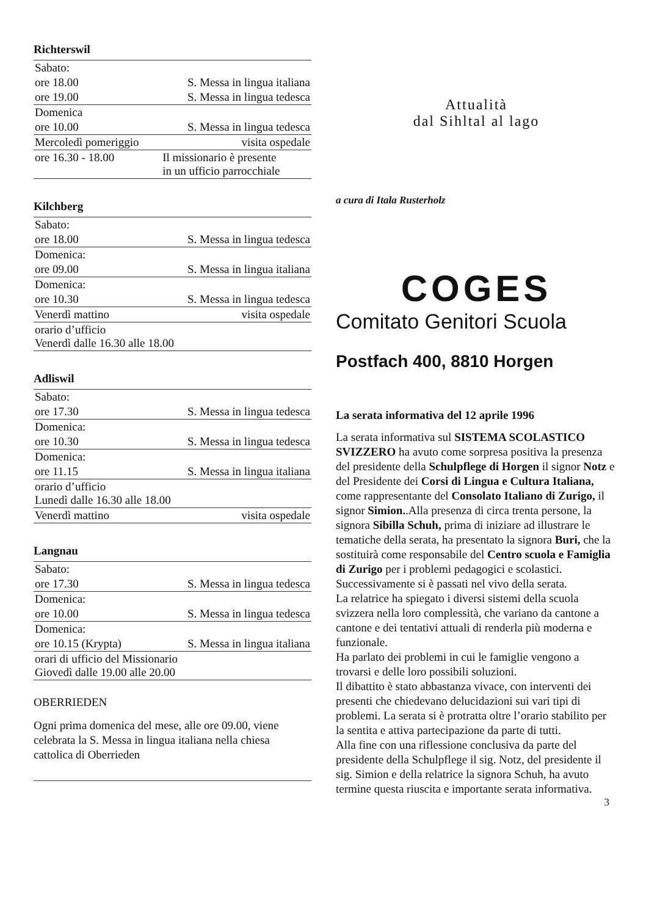Richterswil
| Sabato: | |
| ore 18.00 | S. Messa in lingua italiana |
| ore 19.00 | S. Messa in lingua tedesca |
| Domenica | |
| ore 10.00 | S. Messa in lingua tedesca |
| Mercoledì pomeriggio | visita ospedale |
| ore 16.30 - 18.00 | Il missionario è presente in un ufficio parrocchiale |
Kilchberg
| Sabato: | |
| ore 18.00 | S. Messa in lingua tedesca |
| Domenica: | |
| ore 09.00 | S. Messa in lingua italiana |
| Domenica: | |
| ore 10.30 | S. Messa in lingua tedesca |
| Venerdì mattino | visita ospedale |
| orario d’ufficio Venerdì dalle 16.30 alle 18.00 | |
Adliswil
| Sabato: | |
| ore 17.30 | S. Messa in lingua tedesca |
| Domenica: | |
| ore 10.30 | S. Messa in lingua tedesca |
| Domenica: | |
| ore 11.15 | S. Messa in lingua italiana |
| orario d’ufficio Lunedì dalle 16.30 alle 18.00 | |
| Venerdì mattino | visita ospedale |
Langnau
| Sabato: | |
| ore 17.30 | S. Messa in lingua tedesca |
| Domenica: | |
| ore 10.00 | S. Messa in lingua tedesca |
| Domenica: | |
| ore 10.15 (Krypta) | S. Messa in lingua italiana |
| orari di ufficio del Missionario Giovedì dalle 19.00 alle 20.00 | |
OBERRIEDEN
Ogni prima domenica del mese, alle ore 09.00, viene celebrata la S. Messa in lingua italiana nella chiesa cattolica di Oberrieden
Attualità
dal Sihltal al lago
a cura di Itala Rusterholz
COGES
Comitato Genitori Scuola
Postfach 400, 8810 Horgen
La serata informativa del 12 aprile 1996
La serata informativa sul SISTEMA SCOLASTICO SVIZZERO ha avuto come sorpresa positiva la presenza del presidente della Schulpflege di Horgen il signor Notz e del Presidente dei Corsi di Lingua e Cultura Italiana, come rappresentante del Consolato Italiano di Zurigo, il signor Simion..Alla presenza di circa trenta persone, la signora Sibilla Schuh, prima di iniziare ad illustrare le tematiche della serata, ha presentato la signora Buri, che la sostituirà come responsabile del Centro scuola e Famiglia di Zurigo per i problemi pedagogici e scolastici.
Successivamente si è passati nel vivo della serata.
La relatrice ha spiegato i diversi sistemi della scuola svizzera nella loro complessità, che variano da cantone a cantone e dei tentativi attuali di renderla più moderna e funzionale.
Ha parlato dei problemi in cui le famiglie vengono a trovarsi e delle loro possibili soluzioni.
Il dibattito è stato abbastanza vivace, con interventi dei presenti che chiedevano delucidazioni sui vari tipi di problemi. La serata si è protratta oltre l’orario stabilito per la sentita e attiva partecipazione da parte di tutti.
Alla fine con una riflessione conclusiva da parte del presidente della Schulpflege il sig. Notz, del presidente il sig. Simion e della relatrice la signora Schuh, ha avuto termine questa riuscita e importante serata informativa.
3